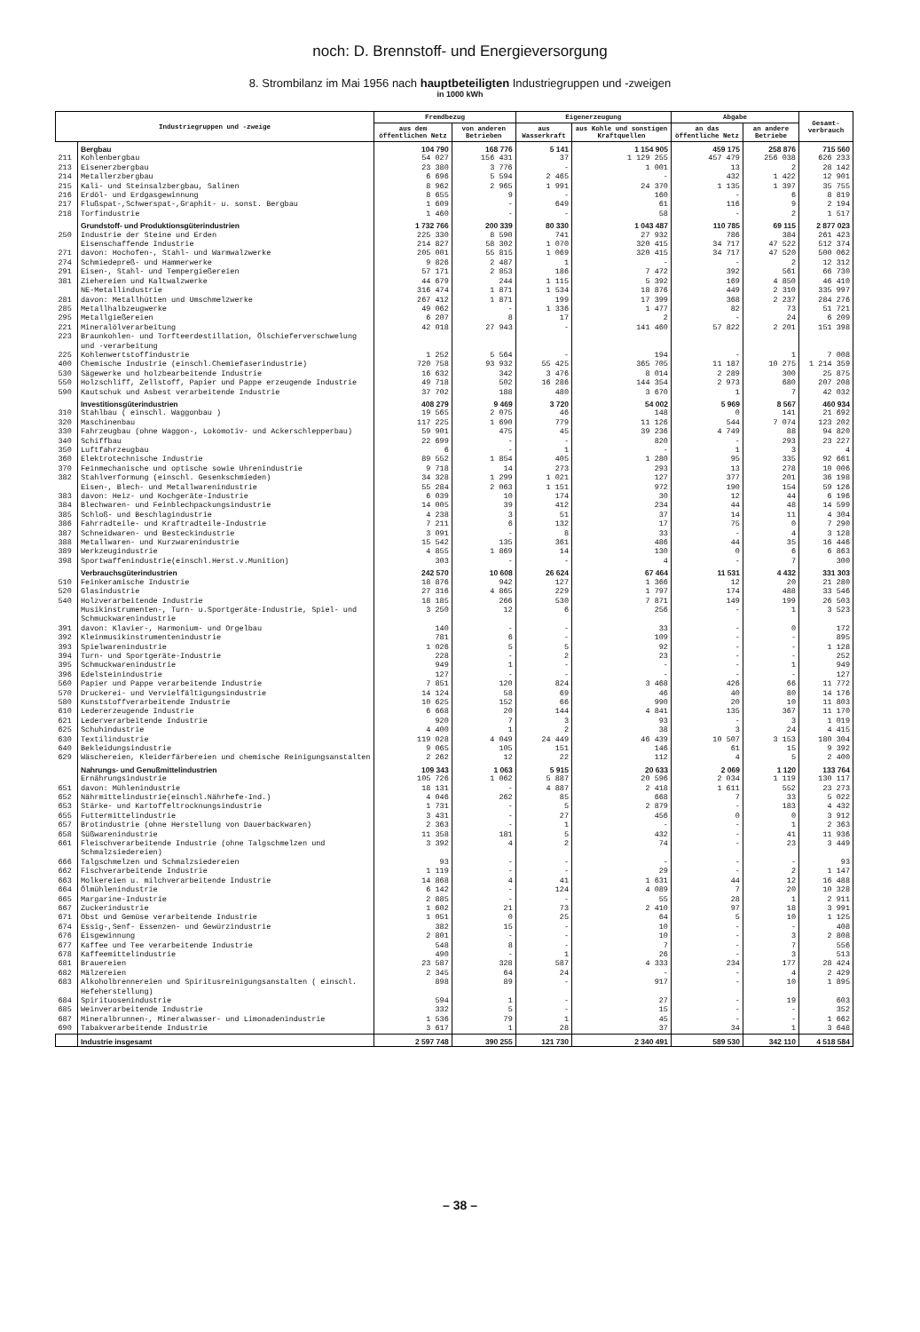noch: D. Brennstoff- und Energieversorgung
8. Strombilanz im Mai 1956 nach hauptbeteiligten Industriegruppen und -zweigen
in 1000 kWh
| Industriegruppen und -zweige | | Fremdbezug | | Eigenerzeugung | | Abgabe | | Gesamt-verbrauch |
| --- | --- | --- | --- | --- | --- | --- | --- | --- |
| | | aus dem öffentlichen Netz | von anderen Betrieben | aus Wasserkraft | aus Kohle und sonstigen Kraftquellen | an das öffentliche Netz | an andere Betriebe | |
| | Bergbau | 104 790 | 168 776 | 5 141 | 1 154 905 | 459 175 | 258 876 | 715 560 |
| 211 | Kohlenbergbau | 54 027 | 156 431 | 37 | 1 129 255 | 457 479 | 256 038 | 626 233 |
| 213 | Eisenerzbergbau | 23 380 | 3 776 | - | 1 001 | 13 | 2 | 28 142 |
| 214 | Metallerzbergbau | 6 696 | 5 594 | 2 465 | - | 432 | 1 422 | 12 901 |
| 215 | Kali- und Steinsalzbergbau, Salinen | 8 962 | 2 965 | 1 991 | 24 370 | 1 135 | 1 397 | 35 755 |
| 216 | Erdöl- und Erdgasgewinnung | 8 655 | 9 | - | 160 | - | 6 | 8 819 |
| 217 | Flußspat-,Schwerspat-,Graphit- u. sonst. Bergbau | 1 609 | - | 649 | 61 | 116 | 9 | 2 194 |
| 218 | Torfindustrie | 1 460 | - | - | 58 | - | 2 | 1 517 |
| | Grundstoff- und Produktionsgüterindustrien | 1 732 766 | 200 339 | 80 330 | 1 043 487 | 110 785 | 69 115 | 2 877 023 |
| 250 | Industrie der Steine und Erden | 225 330 | 8 590 | 741 | 27 932 | 786 | 384 | 261 423 |
| | Eisenschaffende Industrie | 214 827 | 58 302 | 1 070 | 320 415 | 34 717 | 47 522 | 512 374 |
| 271 | davon: Hochofen-, Stahl- und Warmwalzwerke | 205 001 | 55 815 | 1 069 | 320 415 | 34 717 | 47 520 | 500 062 |
| 274 | Schmiedepreß- und Hammerwerke | 9 826 | 2 487 | 1 | - | - | 2 | 12 312 |
| 291 | Eisen-, Stahl- und Tempergießereien | 57 171 | 2 853 | 186 | 7 472 | 392 | 561 | 66 730 |
| 381 | Ziehereien und Kaltwalzwerke | 44 679 | 244 | 1 115 | 5 392 | 169 | 4 850 | 46 410 |
| | NE-Metallindustrie | 316 474 | 1 871 | 1 534 | 18 876 | 449 | 2 310 | 335 997 |
| 281 | davon: Metallhütten und Umschmelzwerke | 267 412 | 1 871 | 199 | 17 399 | 368 | 2 237 | 284 276 |
| 285 | Metallhalbzeugwerke | 49 062 | - | 1 336 | 1 477 | 82 | 73 | 51 721 |
| 295 | Metallgießereien | 6 207 | 8 | 17 | 2 | - | 24 | 6 209 |
| 221 223 | Mineralölverarbeitung Braunkohlen- und Torfteerdestillation, Ölschieferverschwelung und -verarbeitung | 42 018 | 27 943 | - | 141 460 | 57 822 | 2 201 | 151 398 |
| 225 | Kohlenwertstoffindustrie | 1 252 | 5 564 | - | 194 | - | 1 | 7 008 |
| 400 | Chemische Industrie (einschl.Chemiefaserindustrie) | 720 758 | 93 932 | 55 425 | 365 705 | 11 187 | 10 275 | 1 214 359 |
| 530 | Sägewerke und holzbearbeitende Industrie | 16 632 | 342 | 3 476 | 8 014 | 2 289 | 300 | 25 875 |
| 550 | Holzschliff, Zellstoff, Papier und Pappe erzeugende Industrie | 49 718 | 502 | 16 286 | 144 354 | 2 973 | 680 | 207 208 |
| 590 | Kautschuk und Asbest verarbeitende Industrie | 37 702 | 188 | 480 | 3 670 | 1 | 7 | 42 032 |
| | Investitionsgüterindustrien | 408 279 | 9 469 | 3 720 | 54 002 | 5 969 | 8 567 | 460 934 |
| 310 | Stahlbau ( einschl. Waggonbau ) | 19 565 | 2 075 | 46 | 148 | 0 | 141 | 21 692 |
| 320 | Maschinenbau | 117 225 | 1 690 | 779 | 11 126 | 544 | 7 074 | 123 202 |
| 330 | Fahrzeugbau (ohne Waggon-, Lokomotiv- und Ackerschlepperbau) | 59 901 | 475 | 45 | 39 236 | 4 749 | 88 | 94 820 |
| 340 | Schiffbau | 22 699 | - | - | 820 | - | 293 | 23 227 |
| 350 | Luftfahrzeugbau | 6 | - | 1 | - | 1 | 3 | 4 |
| 360 | Elektrotechnische Industrie | 89 552 | 1 854 | 405 | 1 280 | 95 | 335 | 92 661 |
| 370 | Feinmechanische und optische sowie Uhrenindustrie | 9 718 | 14 | 273 | 293 | 13 | 278 | 10 006 |
| 382 | Stahlverformung (einschl. Gesenkschmieden) | 34 328 | 1 299 | 1 021 | 127 | 377 | 201 | 36 198 |
| | Eisen-, Blech- und Metallwarenindustrie | 55 284 | 2 063 | 1 151 | 972 | 190 | 154 | 59 126 |
| 383 | davon: Heiz- und Kochgeräte-Industrie | 6 039 | 10 | 174 | 30 | 12 | 44 | 6 196 |
| 384 | Blechwaren- und Feinblechpackungsindustrie | 14 005 | 39 | 412 | 234 | 44 | 48 | 14 599 |
| 385 | Schloß- und Beschlagindustrie | 4 238 | 3 | 51 | 37 | 14 | 11 | 4 304 |
| 386 | Fahrradteile- und Kraftradteile-Industrie | 7 211 | 6 | 132 | 17 | 75 | 0 | 7 290 |
| 387 | Schneidwaren- und Besteckindustrie | 3 091 | - | 8 | 33 | - | 4 | 3 128 |
| 388 | Metallwaren- und Kurzwarenindustrie | 15 542 | 135 | 361 | 486 | 44 | 35 | 16 446 |
| 389 | Werkzeugindustrie | 4 855 | 1 869 | 14 | 130 | 0 | 6 | 6 863 |
| 398 | Sportwaffenindustrie(einschl.Herst.v.Munition) | 303 | - | - | 4 | - | 7 | 300 |
| | Verbrauchsgüterindustrien | 242 570 | 10 608 | 26 624 | 67 464 | 11 531 | 4 432 | 331 303 |
| 510 | Feinkeramische Industrie | 18 876 | 942 | 127 | 1 366 | 12 | 20 | 21 280 |
| 520 | Glasindustrie | 27 316 | 4 865 | 229 | 1 797 | 174 | 488 | 33 546 |
| 540 | Holzverarbeitende Industrie | 18 185 | 266 | 530 | 7 871 | 149 | 199 | 26 503 |
| | Musikinstrumenten-, Turn- u.Sportgeräte-Industrie, Spiel- und Schmuckwarenindustrie | 3 250 | 12 | 6 | 256 | - | 1 | 3 523 |
| 391 | davon: Klavier-, Harmonium- und Orgelbau | 140 | - | - | 33 | - | 0 | 172 |
| 392 | Kleinmusikinstrumentenindustrie | 781 | 6 | - | 109 | - | - | 895 |
| 393 | Spielwarenindustrie | 1 026 | 5 | 5 | 92 | - | - | 1 128 |
| 394 | Turn- und Sportgeräte-Industrie | 228 | - | 2 | 23 | - | - | 252 |
| 395 | Schmuckwarenindustrie | 949 | 1 | - | - | - | 1 | 949 |
| 396 | Edelsteinindustrie | 127 | - | - | - | - | - | 127 |
| 560 | Papier und Pappe verarbeitende Industrie | 7 851 | 120 | 824 | 3 468 | 426 | 66 | 11 772 |
| 570 | Druckerei- und Vervielfältigungsindustrie | 14 124 | 58 | 69 | 46 | 40 | 80 | 14 176 |
| 580 | Kunststoffverarbeitende Industrie | 10 625 | 152 | 66 | 990 | 20 | 10 | 11 803 |
| 610 | Ledererzeugende Industrie | 6 668 | 20 | 144 | 4 841 | 135 | 367 | 11 170 |
| 621 | Lederverarbeitende Industrie | 920 | 7 | 3 | 93 | - | 3 | 1 019 |
| 625 | Schuhindustrie | 4 400 | 1 | 2 | 38 | 3 | 24 | 4 415 |
| 630 | Textilindustrie | 119 028 | 4 049 | 24 449 | 46 439 | 10 507 | 3 153 | 180 304 |
| 640 | Bekleidungsindustrie | 9 065 | 105 | 151 | 146 | 61 | 15 | 9 392 |
| 629 | Wäschereien, Kleiderfärbereien und chemische Reinigungsanstalten | 2 262 | 12 | 22 | 112 | 4 | 5 | 2 400 |
| | Nahrungs- und Genußmittelindustrien | 109 343 | 1 063 | 5 915 | 20 633 | 2 069 | 1 120 | 133 764 |
| | Ernährungsindustrie | 105 726 | 1 062 | 5 887 | 20 596 | 2 034 | 1 119 | 130 117 |
| 651 | davon: Mühlenindustrie | 18 131 | - | 4 887 | 2 418 | 1 611 | 552 | 23 273 |
| 652 | Nährmittelindustrie(einschl.Nährhefe-Ind.) | 4 046 | 262 | 85 | 668 | 7 | 33 | 5 022 |
| 653 | Stärke- und Kartoffeltrocknungsindustrie | 1 731 | - | 5 | 2 879 | - | 183 | 4 432 |
| 655 | Futtermittelindustrie | 3 431 | - | 27 | 456 | 0 | 0 | 3 912 |
| 657 | Brotindustrie (ohne Herstellung von Dauerbackwaren) | 2 363 | - | 1 | - | - | 1 | 2 363 |
| 658 | Süßwarenindustrie | 11 358 | 181 | 5 | 432 | - | 41 | 11 936 |
| 661 | Fleischverarbeitende Industrie (ohne Talgschmelzen und Schmalzsiedereien) | 3 392 | 4 | 2 | 74 | - | 23 | 3 449 |
| 666 | Talgschmelzen und Schmalzsiedereien | 93 | - | - | - | - | - | 93 |
| 662 | Fischverarbeitende Industrie | 1 119 | - | - | 29 | - | 2 | 1 147 |
| 663 | Molkereien u. milchverarbeitende Industrie | 14 868 | 4 | 41 | 1 631 | 44 | 12 | 16 488 |
| 664 | Ölmühlenindustrie | 6 142 | - | 124 | 4 089 | 7 | 20 | 10 328 |
| 665 | Margarine-Industrie | 2 885 | - | - | 55 | 28 | 1 | 2 911 |
| 667 | Zuckerindustrie | 1 602 | 21 | 73 | 2 410 | 97 | 18 | 3 991 |
| 671 | Obst und Gemüse verarbeitende Industrie | 1 051 | 0 | 25 | 64 | 5 | 10 | 1 125 |
| 674 | Essig-,Senf- Essenzen- und Gewürzindustrie | 382 | 15 | - | 10 | - | - | 408 |
| 676 | Eisgewinnung | 2 801 | - | - | 10 | - | 3 | 2 808 |
| 677 | Kaffee und Tee verarbeitende Industrie | 548 | 8 | - | 7 | - | 7 | 556 |
| 678 | Kaffeemittelindustrie | 490 | - | 1 | 26 | - | 3 | 513 |
| 681 | Brauereien | 23 587 | 328 | 587 | 4 333 | 234 | 177 | 28 424 |
| 682 | Mälzereien | 2 345 | 64 | 24 | - | - | 4 | 2 429 |
| 683 | Alkoholbrennereien und Spiritusreinigungsanstalten ( einschl. Hefeherstellung) | 898 | 89 | - | 917 | - | 10 | 1 895 |
| 684 | Spirituosenindustrie | 594 | 1 | - | 27 | - | 19 | 603 |
| 685 | Weinverarbeitende Industrie | 332 | 5 | - | 15 | - | - | 352 |
| 687 | Mineralbrunnen-, Mineralwasser- und Limonadenindustrie | 1 536 | 79 | 1 | 45 | - | - | 1 662 |
| 690 | Tabakverarbeitende Industrie | 3 617 | 1 | 28 | 37 | 34 | 1 | 3 648 |
| | Industrie insgesamt | 2 597 748 | 390 255 | 121 730 | 2 340 491 | 589 530 | 342 110 | 4 518 584 |
– 38 –